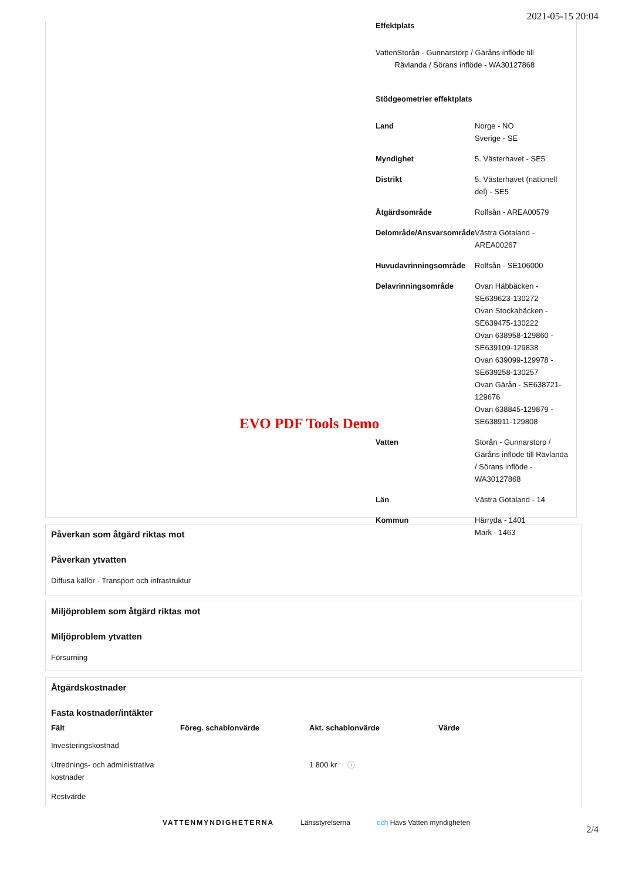2021-05-15 20:04
Effektplats
VattenStorån - Gunnarstorp / Gäråns inflöde till
Rävlanda / Sörans inflöde - WA30127868
Stödgeometrier effektplats
| Land | Norge - NO Sverige - SE |
| Myndighet | 5. Västerhavet - SE5 |
| Distrikt | 5. Västerhavet (nationell del) - SE5 |
| Åtgärdsområde | Rolfsån - AREA00579 |
| Delområde/Ansvarsområde | Västra Götaland - AREA00267 |
| Huvudavrinningsområde | Rolfsån - SE106000 |
| Delavrinningsområde | Ovan Häbbäcken - SE639623-130272 Ovan Stockabäcken - SE639475-130222 Ovan 638958-129860 - SE639109-129838 Ovan 639099-129978 - SE639258-130257 Ovan Gärån - SE638721-129676 Ovan 638845-129879 - SE638911-129808 |
| Vatten | Storån - Gunnarstorp / Gäråns inflöde till Rävlanda / Sörans inflöde - WA30127868 |
| Län | Västra Götaland - 14 |
| Kommun | Härryda - 1401 Mark - 1463 |
EVO PDF Tools Demo
Påverkan som åtgärd riktas mot
Påverkan ytvatten
Diffusa källor - Transport och infrastruktur
Miljöproblem som åtgärd riktas mot
Miljöproblem ytvatten
Försurning
Åtgärdskostnader
Fasta kostnader/intäkter
| Fält | Föreg. schablonvärde | Akt. schablonvärde | Värde |
| --- | --- | --- | --- |
| Investeringskostnad | | | |
| Utrednings- och administrativa kostnader | | 1 800 kr ⓘ | |
| Restvärde | | | |
VATTENMYNDIGHETERNA Länsstyrelserna och Havs Vatten myndigheten
2/4